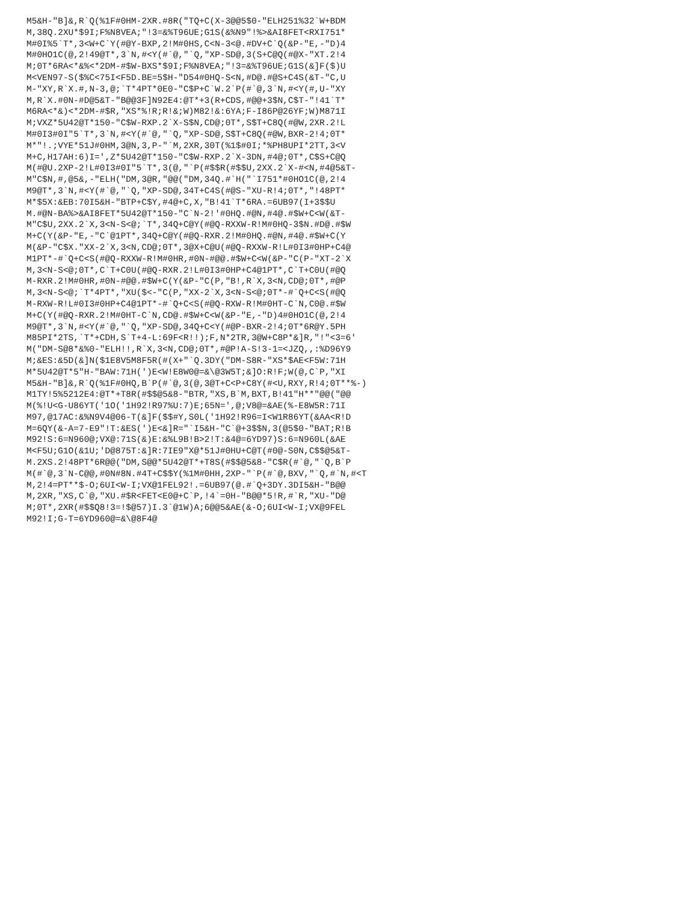M5&H-"B]&,R`Q(%1F#0HM-2XR.#8R("TQ+C(X-3@@5$0-"ELH251%32`W+BDM
M,38Q.2XU*$9I;F%N8VEA;"!3=&%T96UE;G1S(&%N9"!%>&AI8FET<RXI751*
M#0I%5`T*,3<W+C`Y(#@Y-BXP,2!M#0HS,C<N-3<@.#DV+C`Q(&P-"E,-"D)4
M#0HO1C(@,2!49@T*,3`N,#<Y(#`@,"`Q,"XP-SD@,3(S+C@Q(#@X-"XT.2!4
M;0T*6RA<*&%<*2DM-#$W-BXS*$9I;F%N8VEA;"!3=&%T96UE;G1S(&]F($)U
M<VEN97-S($%C<75I<F5D.BE=5$H-"D54#0HQ-S<N,#D@.#@S+C4S(&T-"C,U
M-"XY,R`X.#,N-3,@;`T*4PT*0E0-"C$P+C`W.2`P(#`@,3`N,#<Y(#,U-"XY
M,R`X.#0N-#D@5&T-"B@@3F]N92E4:@T*+3(R+CDS,#@@+3$N,C$T-"!41`T*
M6RA<*&)<*2DM-#$R,"XS*%!R;R!&;W)M82!&:6YA;F-I86P@26YF;W)M871I
M;VXZ*5U42@T*150-"C$W-RXP.2`X-S$N,CD@;0T*,S$T+C8Q(#@W,2XR.2!L
M#0I3#0I"5`T*,3`N,#<Y(#`@,"`Q,"XP-SD@,S$T+C8Q(#@W,BXR-2!4;0T*
M*"!.;VYE*51J#0HM,3@N,3,P-"`M,2XR,30T(%1$#0I;*%PH8UPI*2TT,3<V
M+C,H17AH:6)I=',Z*5U42@T*150-"C$W-RXP.2`X-3DN,#4@;0T*,C$S+C@Q
M(#@U.2XP-2!L#0I3#0I"5`T*,3(@,"`P(#$$R(#$$U,2XX.2`X-#<N,#4@5&T-
M"C$N,#,@5&,-"ELH("DM,3@R,"@@("DM,34Q.#`H("`I751*#0HO1C(@,2!4
M9@T*,3`N,#<Y(#`@,"`Q,"XP-SD@,34T+C4S(#@S-"XU-R!4;0T*,"!48PT*
M*$5X:&EB:70I5&H-"BTP+C$Y,#4@+C,X,"B!41`T*6RA.=6UB97(I+3$$U
M.#@N-BA%>&AI8FET*5U42@T*150-"C`N-2!'#0HQ.#@N,#4@.#$W+C<W(&T-
M"C$U,2XX.2`X,3<N-S<@;`T*,34Q+C@Y(#@Q-RXXW-R!M#0HQ-3$N.#D@.#$W
M+C(Y(&P-"E,-"C`@1PT*,34Q+C@Y(#@Q-RXR.2!M#0HQ.#@N,#4@.#$W+C(Y
M(&P-"C$X."XX-2`X,3<N,CD@;0T*,3@X+C@U(#@Q-RXXW-R!L#0I3#0HP+C4@
M1PT*-#`Q+C<S(#@Q-RXXW-R!M#0HR,#0N-#@@.#$W+C<W(&P-"C(P-"XT-2`X
M,3<N-S<@;0T*,C`T+C0U(#@Q-RXR.2!L#0I3#0HP+C4@1PT*,C`T+C0U(#@Q
M-RXR.2!M#0HR,#0N-#@@.#$W+C(Y(&P-"C(P,"B!,R`X,3<N,CD@;0T*,#@P
M,3<N-S<@;`T*4PT*,"XU($<-"C(P,"XX-2`X,3<N-S<@;0T*-#`Q+C<S(#@Q
M-RXW-R!L#0I3#0HP+C4@1PT*-#`Q+C<S(#@Q-RXW-R!M#0HT-C`N,C0@.#$W
M+C(Y(#@Q-RXR.2!M#0HT-C`N,CD@.#$W+C<W(&P-"E,-"D)4#0HO1C(@,2!4
M9@T*,3`N,#<Y(#`@,"`Q,"XP-SD@,34Q+C<Y(#@P-BXR-2!4;0T*6R@Y.5PH
M85PI*2TS,`T*+CDH,S`T+4-L:69F<R!!);F,N*2TR,3@W+C8P*&]R,"!"<3=6'
M("DM-S@8*&%0-"ELH!!,R`X,3<N,CD@;0T*,#@P!A-S!3-1=<JZQ,,:%D96Y9
M;&ES:&5D(&]N($1E8V5M8F5R(#(X+"`Q.3DY("DM-S8R-"XS*$AE<F5W:71H
M*5U42@T*5"H-"BAW:71H(')E<W!E8W0@=&\@3W5T;&]O:R!F;W(@,C`P,"XI
M5&H-"B]&,R`Q(%1F#0HQ,B`P(#`@,3(@,3@T+C<P+C8Y(#<U,RXY,R!4;0T**%-)
M1TY!5%5212E4:@T*+T8R(#$$@5&8-"BTR,"XS,B`M,BXT,B!41"H**"@@("@@
M(%!U<G-U86YT('1O('1H92!R97%U:7)E;65N=',@;V8@=&AE(%-E8W5R:71I
M97,@17AC:&%N9V4@06-T(&]F($$#Y,S0L('1H92!R96=I<W1R86YT(&AA<R!D
M=6QY(&-A=7-E9"!T:&ES(')E<&]R="`I5&H-"C`@+3$$N,3(@5$0-"BAT;R!B
M92!S:6=N960@;VX@:71S(&)E:&%L9B!B>2!T:&4@=6YD97)S:6=N960L(&AE
M<F5U;G1O(&1U;'D@875T:&]R:7IE9"X@*51J#0HU+C@T(#0@-S0N,C$$@5&T-
M.2XS.2!48PT*6R@@("DM,S@@*5U42@T*+T8S(#$$@5&8-"C$R(#`@,"`Q,B`P
M(#`@,3`N-C@@,#0N#8N.#4T+C$$Y(%1M#0HH,2XP-"`P(#`@,BXV,"`Q,#`N,#<T
M,2!4=PT**$-O;6UI<W-I;VX@1FEL92!.=6UB97(@.#`Q+3DY.3DI5&H-"B@@
M,2XR,"XS,C`@,"XU.#$R<FET<E0@+C`P,!4`=0H-"B@@*5!R,#`R,"XU-"D@
M;0T*,2XR(#$$Q8!3=!$@57)I.3`@1W)A;6@@5&AE(&-O;6UI<W-I;VX@9FEL
M92!I;G-T=6YD960@=&\@8F4@